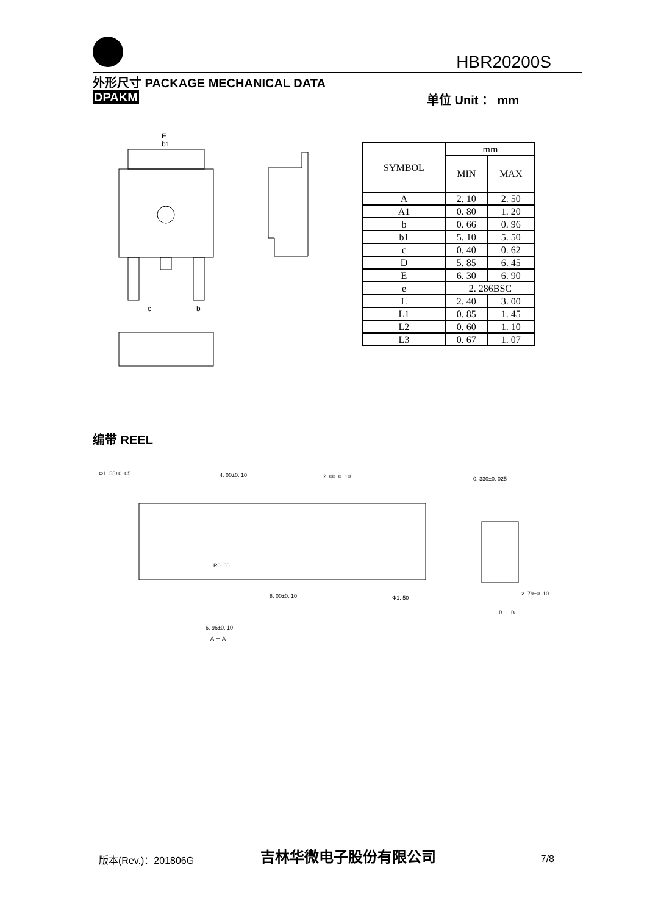HBR20200S
外形尺寸 PACKAGE MECHANICAL DATA
DPAKM 单位 Unit ： mm
E
b1
e
b
| SYMBOL | mm | |
| --- | --- | --- |
| | MIN | MAX |
| A | 2. 10 | 2. 50 |
| A1 | 0. 80 | 1. 20 |
| b | 0. 66 | 0. 96 |
| b1 | 5. 10 | 5. 50 |
| c | 0. 40 | 0. 62 |
| D | 5. 85 | 6. 45 |
| E | 6. 30 | 6. 90 |
| e | 2. 286BSC | |
| L | 2. 40 | 3. 00 |
| L1 | 0. 85 | 1. 45 |
| L2 | 0. 60 | 1. 10 |
| L3 | 0. 67 | 1. 07 |
编带 REEL
Φ1. 55±0. 05
4. 00±0. 10
2. 00±0. 10
0. 330±0. 025
R0. 60
8. 00±0. 10
Φ1. 50
2. 79±0. 10
B － B
6. 96±0. 10
A － A
版本(Rev.)：201806G 吉林华微电子股份有限公司 7/8